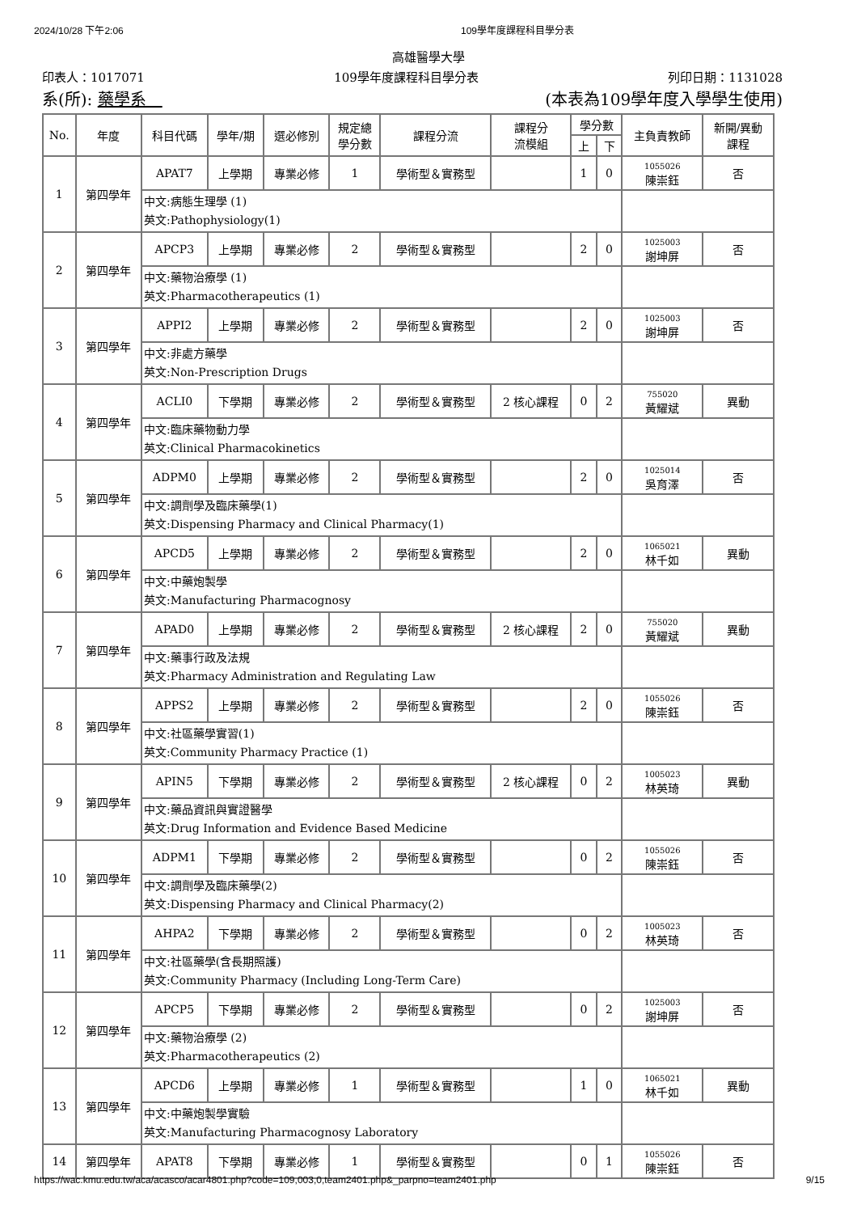2024/10/28 下午2:06 109學年度課程科目學分表
高雄醫學大學
印表人：1017071 109學年度課程科目學分表 列印日期：1131028
系(所): 藥學系　(本表為109學年度入學學生使用)
| No. | 年度 | 科目代碼 | 學年/期 | 選必修別 | 規定總 學分數 | 課程分流 | 課程分 流模組 | 學分數 | | 主負責教師 | 新開/異動 課程 |
| --- | --- | --- | --- | --- | --- | --- | --- | --- | --- | --- | --- |
| | | | | | | | | 上 | 下 | | |
| 1 | 第四學年 | APAT7 | 上學期 | 專業必修 | 1 | 學術型＆實務型 | | 1 | 0 | 1055026 陳崇鈺 | 否 |
| | | 中文:病態生理學 (1) 英文:Pathophysiology(1) | | | | | | | | | |
| 2 | 第四學年 | APCP3 | 上學期 | 專業必修 | 2 | 學術型＆實務型 | | 2 | 0 | 1025003 謝坤屏 | 否 |
| | | 中文:藥物治療學 (1) 英文:Pharmacotherapeutics (1) | | | | | | | | | |
| 3 | 第四學年 | APPI2 | 上學期 | 專業必修 | 2 | 學術型＆實務型 | | 2 | 0 | 1025003 謝坤屏 | 否 |
| | | 中文:非處方藥學 英文:Non-Prescription Drugs | | | | | | | | | |
| 4 | 第四學年 | ACLI0 | 下學期 | 專業必修 | 2 | 學術型＆實務型 | 2 核心課程 | 0 | 2 | 755020 黃耀斌 | 異動 |
| | | 中文:臨床藥物動力學 英文:Clinical Pharmacokinetics | | | | | | | | | |
| 5 | 第四學年 | ADPM0 | 上學期 | 專業必修 | 2 | 學術型＆實務型 | | 2 | 0 | 1025014 吳育澤 | 否 |
| | | 中文:調劑學及臨床藥學(1) 英文:Dispensing Pharmacy and Clinical Pharmacy(1) | | | | | | | | | |
| 6 | 第四學年 | APCD5 | 上學期 | 專業必修 | 2 | 學術型＆實務型 | | 2 | 0 | 1065021 林千如 | 異動 |
| | | 中文:中藥炮製學 英文:Manufacturing Pharmacognosy | | | | | | | | | |
| 7 | 第四學年 | APAD0 | 上學期 | 專業必修 | 2 | 學術型＆實務型 | 2 核心課程 | 2 | 0 | 755020 黃耀斌 | 異動 |
| | | 中文:藥事行政及法規 英文:Pharmacy Administration and Regulating Law | | | | | | | | | |
| 8 | 第四學年 | APPS2 | 上學期 | 專業必修 | 2 | 學術型＆實務型 | | 2 | 0 | 1055026 陳崇鈺 | 否 |
| | | 中文:社區藥學實習(1) 英文:Community Pharmacy Practice (1) | | | | | | | | | |
| 9 | 第四學年 | APIN5 | 下學期 | 專業必修 | 2 | 學術型＆實務型 | 2 核心課程 | 0 | 2 | 1005023 林英琦 | 異動 |
| | | 中文:藥品資訊與實證醫學 英文:Drug Information and Evidence Based Medicine | | | | | | | | | |
| 10 | 第四學年 | ADPM1 | 下學期 | 專業必修 | 2 | 學術型＆實務型 | | 0 | 2 | 1055026 陳崇鈺 | 否 |
| | | 中文:調劑學及臨床藥學(2) 英文:Dispensing Pharmacy and Clinical Pharmacy(2) | | | | | | | | | |
| 11 | 第四學年 | AHPA2 | 下學期 | 專業必修 | 2 | 學術型＆實務型 | | 0 | 2 | 1005023 林英琦 | 否 |
| | | 中文:社區藥學(含長期照護) 英文:Community Pharmacy (Including Long-Term Care) | | | | | | | | | |
| 12 | 第四學年 | APCP5 | 下學期 | 專業必修 | 2 | 學術型＆實務型 | | 0 | 2 | 1025003 謝坤屏 | 否 |
| | | 中文:藥物治療學 (2) 英文:Pharmacotherapeutics (2) | | | | | | | | | |
| 13 | 第四學年 | APCD6 | 上學期 | 專業必修 | 1 | 學術型＆實務型 | | 1 | 0 | 1065021 林千如 | 異動 |
| | | 中文:中藥炮製學實驗 英文:Manufacturing Pharmacognosy Laboratory | | | | | | | | | |
| 14 | 第四學年 | APAT8 | 下學期 | 專業必修 | 1 | 學術型＆實務型 | | 0 | 1 | 1055026 陳崇鈺 | 否 |
https://wac.kmu.edu.tw/aca/acasco/acar4801.php?code=109,003,0,team2401.php&_parpno=team2401.php 9/15